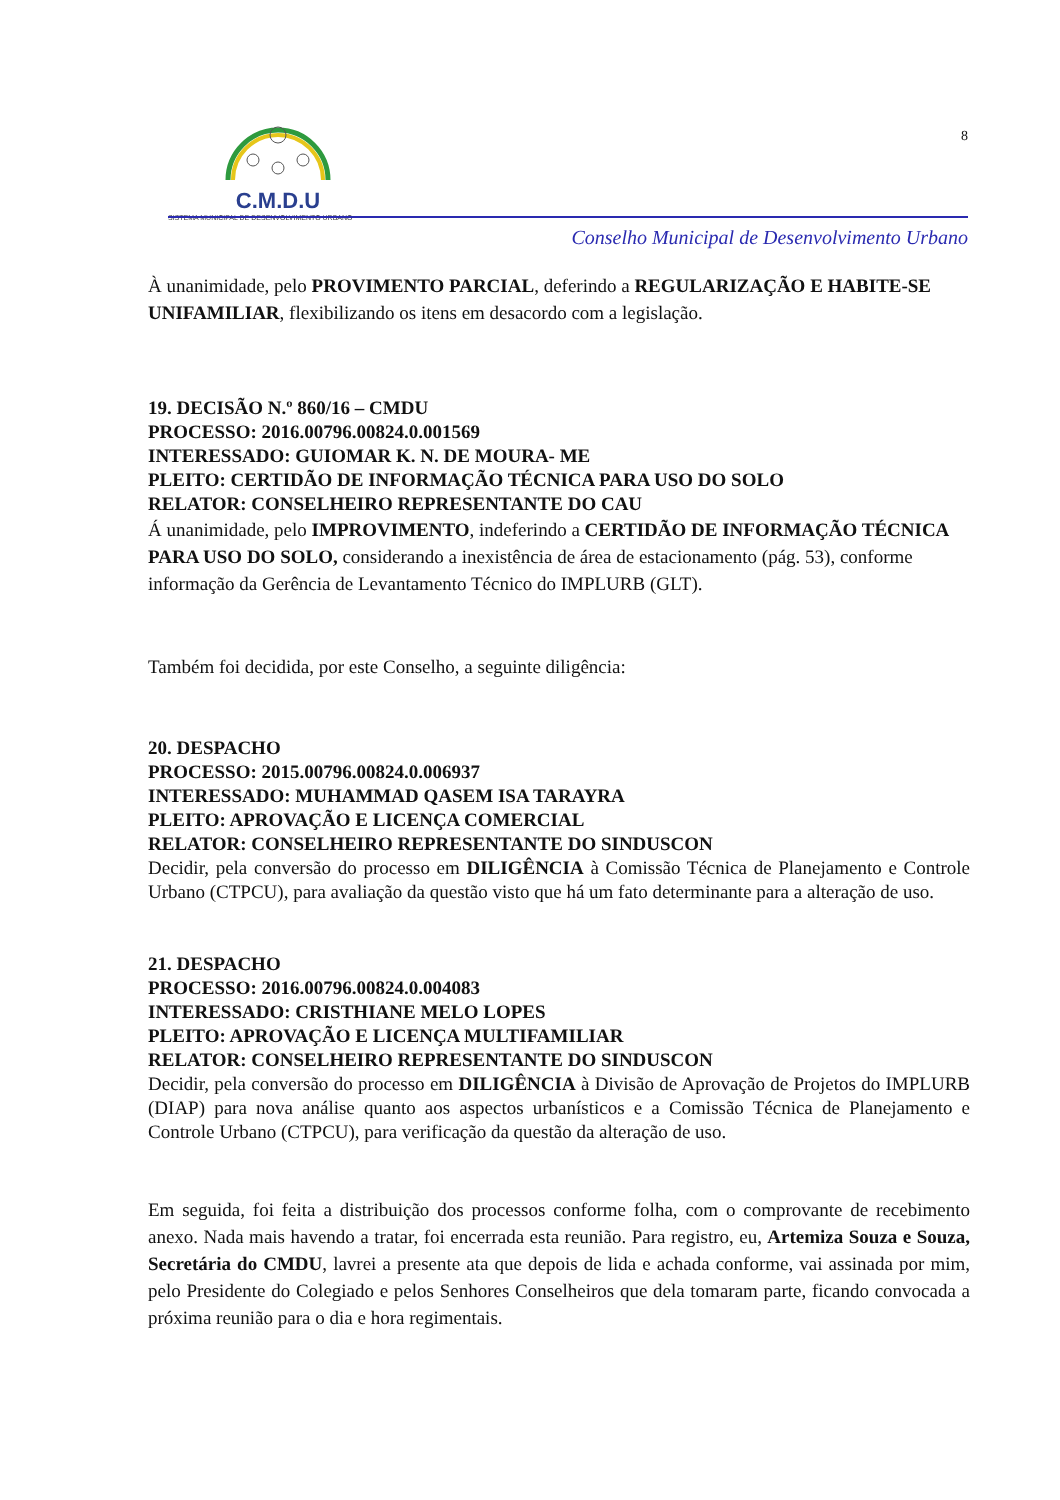C.M.D.U
SISTEMA MUNICIPAL DE DESENVOLVIMENTO URBANO
8
Conselho Municipal de Desenvolvimento Urbano
À unanimidade, pelo PROVIMENTO PARCIAL, deferindo a REGULARIZAÇÃO E HABITE-SE UNIFAMILIAR, flexibilizando os itens em desacordo com a legislação.
19. DECISÃO N.º 860/16 – CMDU
PROCESSO: 2016.00796.00824.0.001569
INTERESSADO: GUIOMAR K. N. DE MOURA- ME
PLEITO: CERTIDÃO DE INFORMAÇÃO TÉCNICA PARA USO DO SOLO
RELATOR: CONSELHEIRO REPRESENTANTE DO CAU
Á unanimidade, pelo IMPROVIMENTO, indeferindo a CERTIDÃO DE INFORMAÇÃO TÉCNICA PARA USO DO SOLO, considerando a inexistência de área de estacionamento (pág. 53), conforme informação da Gerência de Levantamento Técnico do IMPLURB (GLT).
Também foi decidida, por este Conselho, a seguinte diligência:
20. DESPACHO
PROCESSO: 2015.00796.00824.0.006937
INTERESSADO: MUHAMMAD QASEM ISA TARAYRA
PLEITO: APROVAÇÃO E LICENÇA COMERCIAL
RELATOR: CONSELHEIRO REPRESENTANTE DO SINDUSCON
Decidir, pela conversão do processo em DILIGÊNCIA à Comissão Técnica de Planejamento e Controle Urbano (CTPCU), para avaliação da questão visto que há um fato determinante para a alteração de uso.
21. DESPACHO
PROCESSO: 2016.00796.00824.0.004083
INTERESSADO: CRISTHIANE MELO LOPES
PLEITO: APROVAÇÃO E LICENÇA MULTIFAMILIAR
RELATOR: CONSELHEIRO REPRESENTANTE DO SINDUSCON
Decidir, pela conversão do processo em DILIGÊNCIA à Divisão de Aprovação de Projetos do IMPLURB (DIAP) para nova análise quanto aos aspectos urbanísticos e a Comissão Técnica de Planejamento e Controle Urbano (CTPCU), para verificação da questão da alteração de uso.
Em seguida, foi feita a distribuição dos processos conforme folha, com o comprovante de recebimento anexo. Nada mais havendo a tratar, foi encerrada esta reunião. Para registro, eu, Artemiza Souza e Souza, Secretária do CMDU, lavrei a presente ata que depois de lida e achada conforme, vai assinada por mim, pelo Presidente do Colegiado e pelos Senhores Conselheiros que dela tomaram parte, ficando convocada a próxima reunião para o dia e hora regimentais.